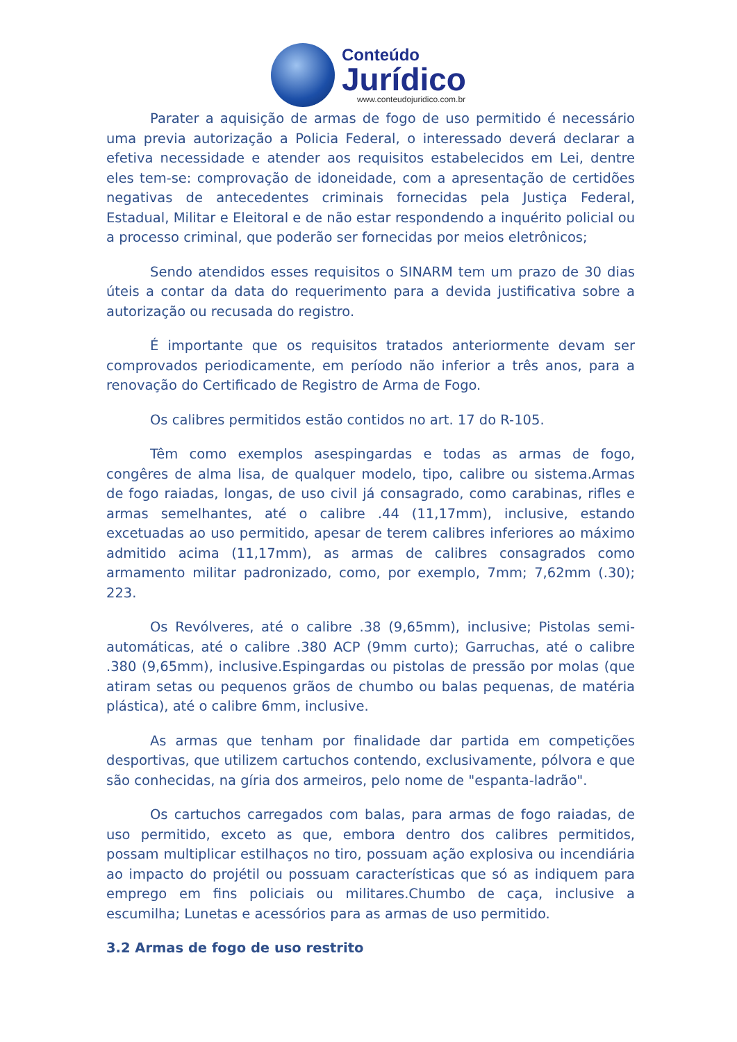Conteúdo
Jurídico
www.conteudojuridico.com.br
Parater a aquisição de armas de fogo de uso permitido é necessário uma previa autorização a Policia Federal, o interessado deverá declarar a efetiva necessidade e atender aos requisitos estabelecidos em Lei, dentre eles tem-se: comprovação de idoneidade, com a apresentação de certidões negativas de antecedentes criminais fornecidas pela Justiça Federal, Estadual, Militar e Eleitoral e de não estar respondendo a inquérito policial ou a processo criminal, que poderão ser fornecidas por meios eletrônicos;
Sendo atendidos esses requisitos o SINARM tem um prazo de 30 dias úteis a contar da data do requerimento para a devida justificativa sobre a autorização ou recusada do registro.
É importante que os requisitos tratados anteriormente devam ser comprovados periodicamente, em período não inferior a três anos, para a renovação do Certificado de Registro de Arma de Fogo.
Os calibres permitidos estão contidos no art. 17 do R-105.
Têm como exemplos asespingardas e todas as armas de fogo, congêres de alma lisa, de qualquer modelo, tipo, calibre ou sistema.Armas de fogo raiadas, longas, de uso civil já consagrado, como carabinas, rifles e armas semelhantes, até o calibre .44 (11,17mm), inclusive, estando excetuadas ao uso permitido, apesar de terem calibres inferiores ao máximo admitido acima (11,17mm), as armas de calibres consagrados como armamento militar padronizado, como, por exemplo, 7mm; 7,62mm (.30); 223.
Os Revólveres, até o calibre .38 (9,65mm), inclusive; Pistolas semi-automáticas, até o calibre .380 ACP (9mm curto); Garruchas, até o calibre .380 (9,65mm), inclusive.Espingardas ou pistolas de pressão por molas (que atiram setas ou pequenos grãos de chumbo ou balas pequenas, de matéria plástica), até o calibre 6mm, inclusive.
As armas que tenham por finalidade dar partida em competições desportivas, que utilizem cartuchos contendo, exclusivamente, pólvora e que são conhecidas, na gíria dos armeiros, pelo nome de "espanta-ladrão".
Os cartuchos carregados com balas, para armas de fogo raiadas, de uso permitido, exceto as que, embora dentro dos calibres permitidos, possam multiplicar estilhaços no tiro, possuam ação explosiva ou incendiária ao impacto do projétil ou possuam características que só as indiquem para emprego em fins policiais ou militares.Chumbo de caça, inclusive a escumilha; Lunetas e acessórios para as armas de uso permitido.
3.2 Armas de fogo de uso restrito